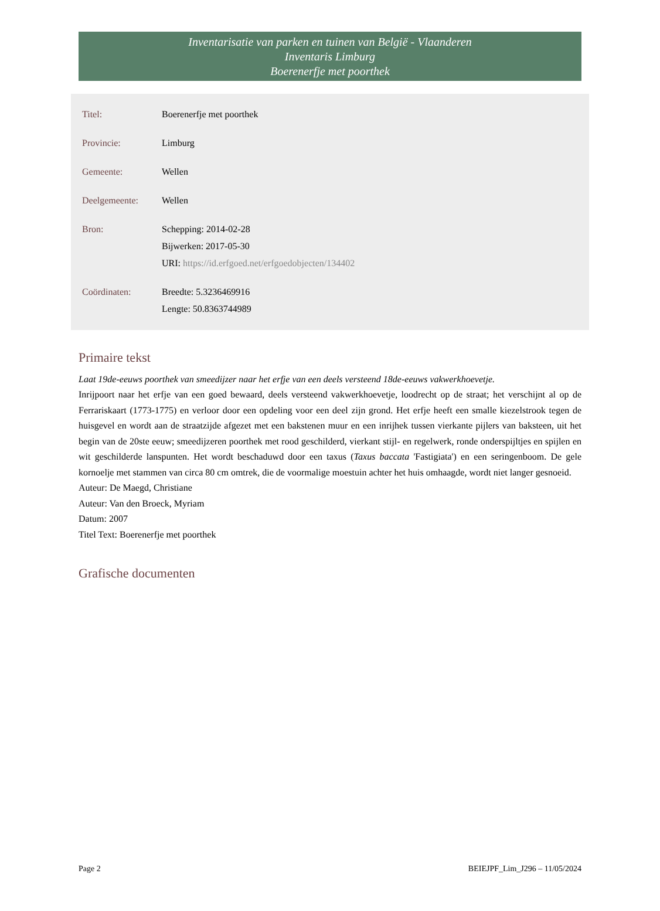Inventarisatie van parken en tuinen van België - Vlaanderen
Inventaris Limburg
Boerenerfje met poorthek
| Titel: | Boerenerfje met poorthek |
| Provincie: | Limburg |
| Gemeente: | Wellen |
| Deelgemeente: | Wellen |
| Bron: | Schepping: 2014-02-28 Bijwerken: 2017-05-30 URI: https://id.erfgoed.net/erfgoedobjecten/134402 |
| Coördinaten: | Breedte: 5.3236469916 Lengte: 50.8363744989 |
Primaire tekst
Laat 19de-eeuws poorthek van smeedijzer naar het erfje van een deels versteend 18de-eeuws vakwerkhoevetje.
Inrijpoort naar het erfje van een goed bewaard, deels versteend vakwerkhoevetje, loodrecht op de straat; het verschijnt al op de Ferrariskaart (1773-1775) en verloor door een opdeling voor een deel zijn grond. Het erfje heeft een smalle kiezelstrook tegen de huisgevel en wordt aan de straatzijde afgezet met een bakstenen muur en een inrijhek tussen vierkante pijlers van baksteen, uit het begin van de 20ste eeuw; smeedijzeren poorthek met rood geschilderd, vierkant stijl- en regelwerk, ronde onderspijltjes en spijlen en wit geschilderde lanspunten. Het wordt beschaduwd door een taxus (Taxus baccata 'Fastigiata') en een seringenboom. De gele kornoelje met stammen van circa 80 cm omtrek, die de voormalige moestuin achter het huis omhaagde, wordt niet langer gesnoeid.
Auteur: De Maegd, Christiane
Auteur: Van den Broeck, Myriam
Datum: 2007
Titel Text: Boerenerfje met poorthek
Grafische documenten
Page 2 BEIEJPF_Lim_J296 – 11/05/2024